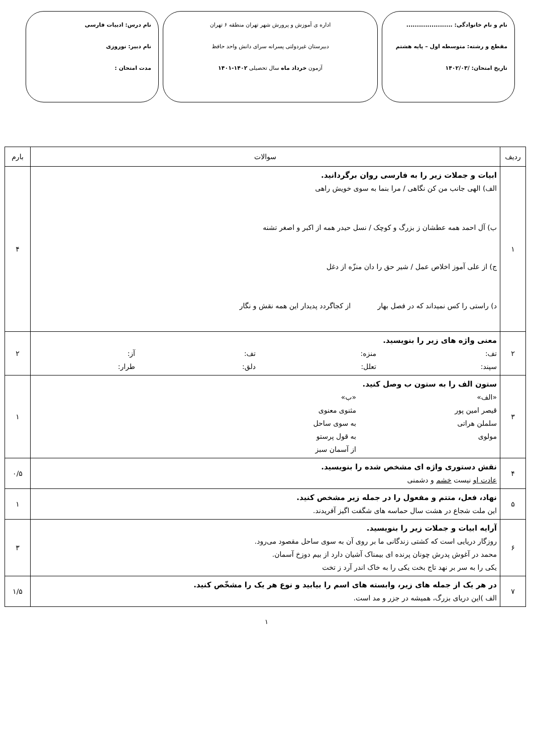نام و نام خانوادگی: ......................
مقطع و رشته: متوسطه اول – پایه هشتم
تاریخ امتحان: /۱۴۰۲/۰۳
اداره ی آموزش و پرورش شهر تهران منطقه ۶ تهران
دبیرستان غیردولتی پسرانه سرای دانش واحد حافظ
آزمون خرداد ماه سال تحصیلی ۱۴۰۲-۱۴۰۱
نام درس: ادبیات فارسی
نام دبیر: نوروزی
مدت امتحان :
| ردیف | سوالات | بارم |
| --- | --- | --- |
| ۱ | ابیات و جملات زیر را به فارسی روان برگردانید. الف) الهی جانب من کن نگاهی / مرا بنما به سوی خویش راهی ب) آل احمد همه عطشان ز بزرگ و کوچک / نسل حیدر همه از اکبر و اصغر تشنه ج) از علی آموز اخلاص عمل / شیر حق را دان منزّه از دغل د) راستی را کس نمیداند که در فصل بهار از کجاگردد پدیدار این همه نقش و نگار | ۴ |
| ۲ | معنی واژه های زیر را بنویسید. تف: منزه: تف: آز: سپند: تعلل: دلق: طرار: | ۲ |
| ۳ | ستون الف را به ستون ب وصل کنید. «الف» «ب» قیصر امین پور مثنوی معنوی سلملن هراتی به سوی ساحل مولوی به قول پرستو از آسمان سبز | ۱ |
| ۴ | نقش دستوری واژه ای مشخص شده را بنویسید. عادت او نیست خشم و دشمنی | ۰/۵ |
| ۵ | نهاد، فعل، متتم و مفعول را در جمله زیر مشخص کنید. این ملت شجاع در هشت سال حماسه های شگفت اگیز آفریدند. | ۱ |
| ۶ | آرایه ابیات و جملات زیر را بنویسید. روزگار دریایی است که کشتی زندگانی ما بر روی آن به سوی ساحل مقصود می‌رود. محمد در آغوش پدرش چونان پرنده ای بیمناک آشیان دارد از بیم دوزخ آسمان. یکی را به سر بر نهد تاج بخت یکی را به خاک اندر آرد ز تخت | ۳ |
| ۷ | در هر یک از جمله های زیر، وابسته های اسم را بیابید و نوع هر یک را مشخّص کنید. الف )این دریای بزرگ، همیشه در جزر و مد است. | ۱/۵ |
۱